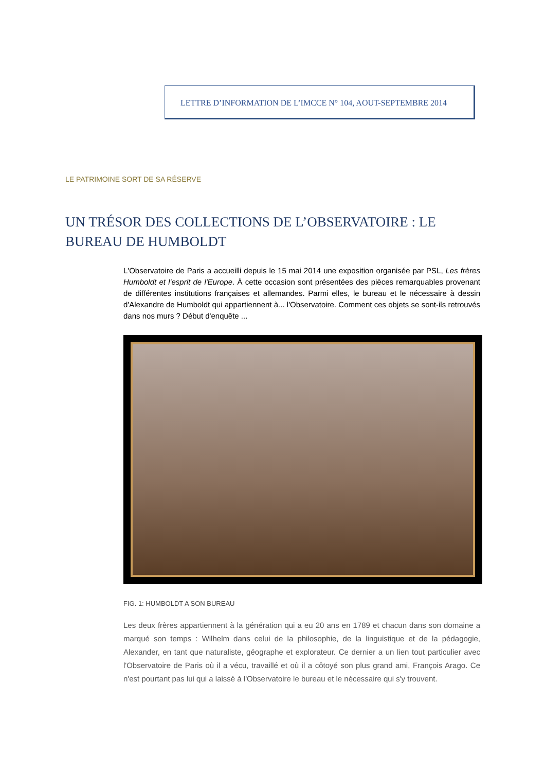LETTRE D’INFORMATION DE L’IMCCE N° 104, AOUT-SEPTEMBRE 2014
LE PATRIMOINE SORT DE SA RÉSERVE
UN TRÉSOR DES COLLECTIONS DE L’OBSERVATOIRE : LE BUREAU DE HUMBOLDT
L'Observatoire de Paris a accueilli depuis le 15 mai 2014 une exposition organisée par PSL, Les frères Humboldt et l'esprit de l'Europe. À cette occasion sont présentées des pièces remarquables provenant de différentes institutions françaises et allemandes. Parmi elles, le bureau et le nécessaire à dessin d'Alexandre de Humboldt qui appartiennent à... l'Observatoire. Comment ces objets se sont-ils retrouvés dans nos murs ? Début d'enquête ...
FIG. 1: HUMBOLDT A SON BUREAU
Les deux frères appartiennent à la génération qui a eu 20 ans en 1789 et chacun dans son domaine a marqué son temps : Wilhelm dans celui de la philosophie, de la linguistique et de la pédagogie, Alexander, en tant que naturaliste, géographe et explorateur. Ce dernier a un lien tout particulier avec l'Observatoire de Paris où il a vécu, travaillé et où il a côtoyé son plus grand ami, François Arago. Ce n'est pourtant pas lui qui a laissé à l'Observatoire le bureau et le nécessaire qui s'y trouvent.